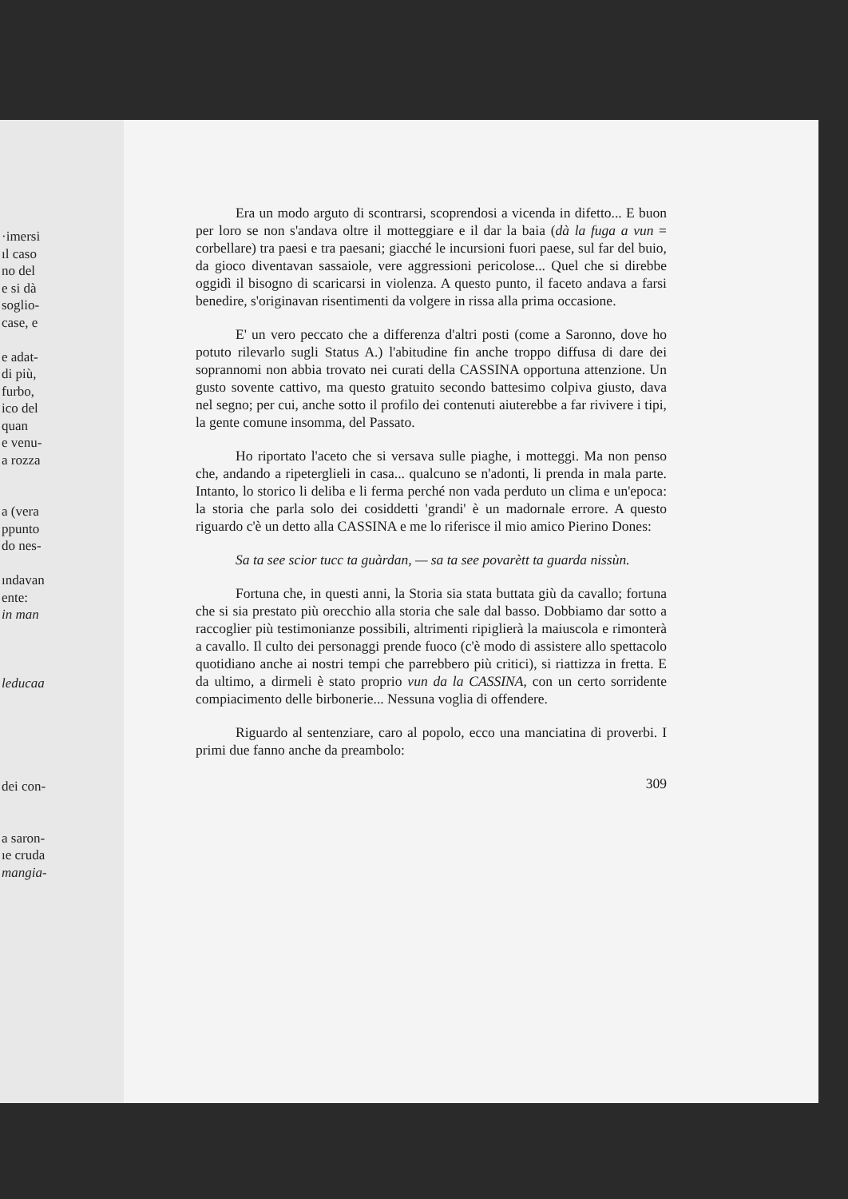·imersi
ıl caso
no del
e si dà
soglio-
case, e
e adat-
di più,
furbo,
ico del
quan
e venu-
a rozza
a (vera
ppunto
do nes-
ındavan
ente:
in man
leducaa
dei con-
a saron-
ıe cruda
mangia-
Era un modo arguto di scontrarsi, scoprendosi a vicenda in difetto... E buon per loro se non s'andava oltre il motteggiare e il dar la baia (dà la fuga a vun = corbellare) tra paesi e tra paesani; giacché le incursioni fuori paese, sul far del buio, da gioco diventavan sassaiole, vere aggressioni pericolose... Quel che si direbbe oggidì il bisogno di scaricarsi in violenza. A questo punto, il faceto andava a farsi benedire, s'originavan risentimenti da volgere in rissa alla prima occasione.
E' un vero peccato che a differenza d'altri posti (come a Saronno, dove ho potuto rilevarlo sugli Status A.) l'abitudine fin anche troppo diffusa di dare dei soprannomi non abbia trovato nei curati della CASSINA opportuna attenzione. Un gusto sovente cattivo, ma questo gratuito secondo battesimo colpiva giusto, dava nel segno; per cui, anche sotto il profilo dei contenuti aiuterebbe a far rivivere i tipi, la gente comune insomma, del Passato.
Ho riportato l'aceto che si versava sulle piaghe, i motteggi. Ma non penso che, andando a ripeterglieli in casa... qualcuno se n'adonti, li prenda in mala parte. Intanto, lo storico li deliba e li ferma perché non vada perduto un clima e un'epoca: la storia che parla solo dei cosiddetti 'grandi' è un madornale errore. A questo riguardo c'è un detto alla CASSINA e me lo riferisce il mio amico Pierino Dones:
Sa ta see scior tucc ta guàrdan, — sa ta see povarètt ta guarda nissùn.
Fortuna che, in questi anni, la Storia sia stata buttata giù da cavallo; fortuna che si sia prestato più orecchio alla storia che sale dal basso. Dobbiamo dar sotto a raccoglier più testimonianze possibili, altrimenti ripiglierà la maiuscola e rimonterà a cavallo. Il culto dei personaggi prende fuoco (c'è modo di assistere allo spettacolo quotidiano anche ai nostri tempi che parrebbero più critici), si riattizza in fretta. E da ultimo, a dirmeli è stato proprio vun da la CASSINA, con un certo sorridente compiacimento delle birbonerie... Nessuna voglia di offendere.
Riguardo al sentenziare, caro al popolo, ecco una manciatina di proverbi. I primi due fanno anche da preambolo:
309